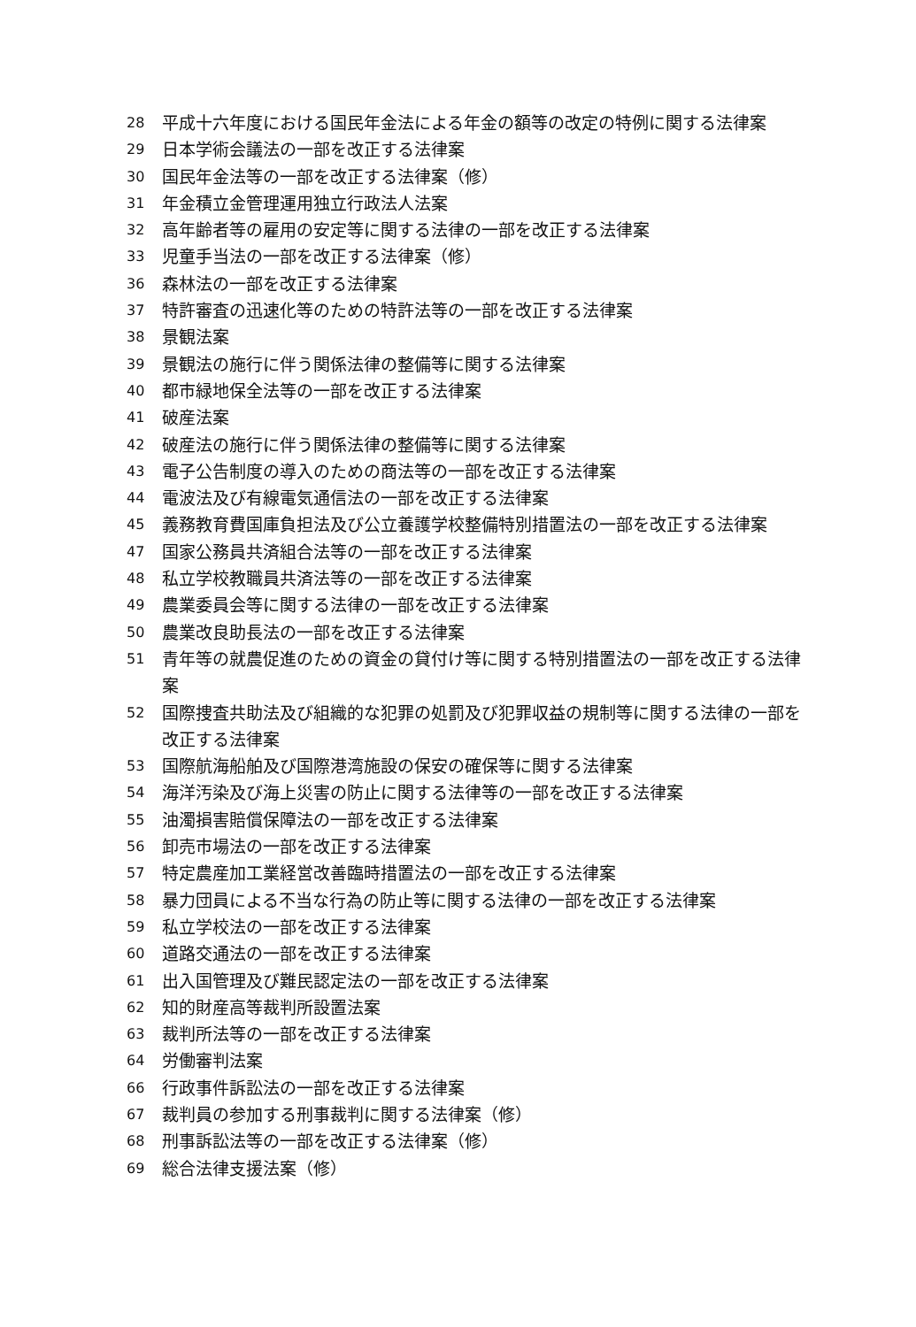28 平成十六年度における国民年金法による年金の額等の改定の特例に関する法律案
29 日本学術会議法の一部を改正する法律案
30 国民年金法等の一部を改正する法律案（修）
31 年金積立金管理運用独立行政法人法案
32 高年齢者等の雇用の安定等に関する法律の一部を改正する法律案
33 児童手当法の一部を改正する法律案（修）
36 森林法の一部を改正する法律案
37 特許審査の迅速化等のための特許法等の一部を改正する法律案
38 景観法案
39 景観法の施行に伴う関係法律の整備等に関する法律案
40 都市緑地保全法等の一部を改正する法律案
41 破産法案
42 破産法の施行に伴う関係法律の整備等に関する法律案
43 電子公告制度の導入のための商法等の一部を改正する法律案
44 電波法及び有線電気通信法の一部を改正する法律案
45 義務教育費国庫負担法及び公立養護学校整備特別措置法の一部を改正する法律案
47 国家公務員共済組合法等の一部を改正する法律案
48 私立学校教職員共済法等の一部を改正する法律案
49 農業委員会等に関する法律の一部を改正する法律案
50 農業改良助長法の一部を改正する法律案
51 青年等の就農促進のための資金の貸付け等に関する特別措置法の一部を改正する法律案
52 国際捜査共助法及び組織的な犯罪の処罰及び犯罪収益の規制等に関する法律の一部を改正する法律案
53 国際航海船舶及び国際港湾施設の保安の確保等に関する法律案
54 海洋汚染及び海上災害の防止に関する法律等の一部を改正する法律案
55 油濁損害賠償保障法の一部を改正する法律案
56 卸売市場法の一部を改正する法律案
57 特定農産加工業経営改善臨時措置法の一部を改正する法律案
58 暴力団員による不当な行為の防止等に関する法律の一部を改正する法律案
59 私立学校法の一部を改正する法律案
60 道路交通法の一部を改正する法律案
61 出入国管理及び難民認定法の一部を改正する法律案
62 知的財産高等裁判所設置法案
63 裁判所法等の一部を改正する法律案
64 労働審判法案
66 行政事件訴訟法の一部を改正する法律案
67 裁判員の参加する刑事裁判に関する法律案（修）
68 刑事訴訟法等の一部を改正する法律案（修）
69 総合法律支援法案（修）